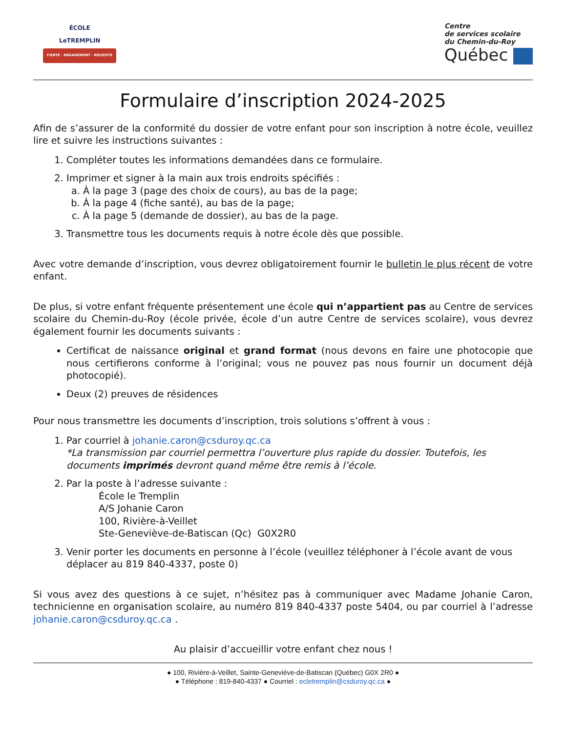ÉCOLE
LeTREMPLIN
FIERTÉ · ENGAGEMENT · RÉUSSITE
Centre
de services scolaire
du Chemin-du-Roy
Québec
Formulaire d’inscription 2024-2025
Afin de s’assurer de la conformité du dossier de votre enfant pour son inscription à notre école, veuillez lire et suivre les instructions suivantes :
1. Compléter toutes les informations demandées dans ce formulaire.
2. Imprimer et signer à la main aux trois endroits spécifiés :
a. À la page 3 (page des choix de cours), au bas de la page;
b. À la page 4 (fiche santé), au bas de la page;
c. À la page 5 (demande de dossier), au bas de la page.
3. Transmettre tous les documents requis à notre école dès que possible.
Avec votre demande d’inscription, vous devrez obligatoirement fournir le bulletin le plus récent de votre enfant.
De plus, si votre enfant fréquente présentement une école qui n’appartient pas au Centre de services scolaire du Chemin-du-Roy (école privée, école d’un autre Centre de services scolaire), vous devrez également fournir les documents suivants :
Certificat de naissance original et grand format (nous devons en faire une photocopie que nous certifierons conforme à l’original; vous ne pouvez pas nous fournir un document déjà photocopié).
Deux (2) preuves de résidences
Pour nous transmettre les documents d’inscription, trois solutions s’offrent à vous :
1. Par courriel à johanie.caron@csduroy.qc.ca
*La transmission par courriel permettra l’ouverture plus rapide du dossier. Toutefois, les documents imprimés devront quand même être remis à l’école.
2. Par la poste à l’adresse suivante :
École le Tremplin
A/S Johanie Caron
100, Rivière-à-Veillet
Ste-Geneviève-de-Batiscan (Qc) G0X2R0
3. Venir porter les documents en personne à l’école (veuillez téléphoner à l’école avant de vous déplacer au 819 840-4337, poste 0)
Si vous avez des questions à ce sujet, n’hésitez pas à communiquer avec Madame Johanie Caron, technicienne en organisation scolaire, au numéro 819 840-4337 poste 5404, ou par courriel à l’adresse johanie.caron@csduroy.qc.ca .
Au plaisir d’accueillir votre enfant chez nous !
● 100, Rivière-à-Veillet, Sainte-Geneviève-de-Batiscan (Québec) G0X 2R0 ●
● Téléphone : 819-840-4337 ● Courriel : ecletremplin@csduroy.qc.ca ●